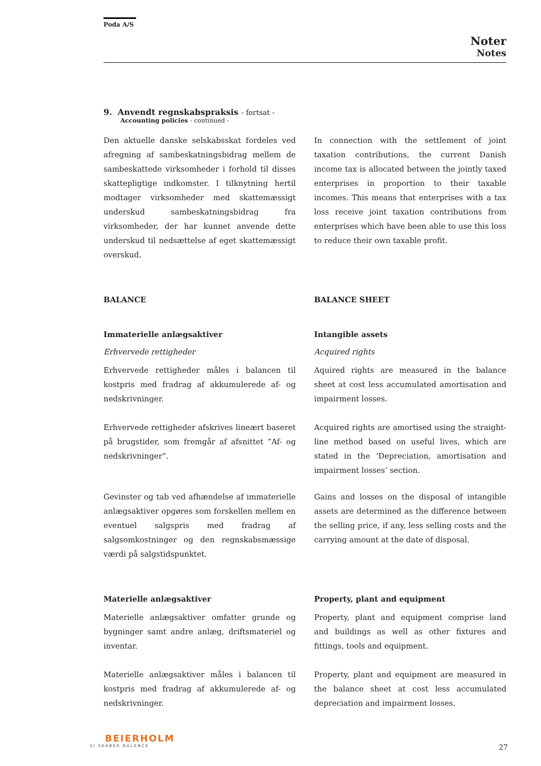Poda A/S
Noter
Notes
9. Anvendt regnskabspraksis - fortsat -
Accounting policies - continued -
Den aktuelle danske selskabsskat fordeles ved afregning af sambeskatningsbidrag mellem de sambeskattede virksomheder i forhold til disses skattepligtige indkomster. I tilknytning hertil modtager virksomheder med skattemæssigt underskud sambeskatningsbidrag fra virksomheder, der har kunnet anvende dette underskud til nedsættelse af eget skattemæssigt overskud.
In connection with the settlement of joint taxation contributions, the current Danish income tax is allocated between the jointly taxed enterprises in proportion to their taxable incomes. This means that enterprises with a tax loss receive joint taxation contributions from enterprises which have been able to use this loss to reduce their own taxable profit.
BALANCE BALANCE SHEET
Immaterielle anlægsaktiver Intangible assets
Erhvervede rettigheder Acquired rights
Erhvervede rettigheder måles i balancen til kostpris med fradrag af akkumulerede af- og nedskrivninger.
Aquired rights are measured in the balance sheet at cost less accumulated amortisation and impairment losses.
Erhvervede rettigheder afskrives lineært baseret på brugstider, som fremgår af afsnittet ”Af- og nedskrivninger”.
Acquired rights are amortised using the straight-line method based on useful lives, which are stated in the ‘Depreciation, amortisation and impairment losses’ section.
Gevinster og tab ved afhændelse af immaterielle anlægsaktiver opgøres som forskellen mellem en eventuel salgspris med fradrag af salgsomkostninger og den regnskabsmæssige værdi på salgstidspunktet.
Gains and losses on the disposal of intangible assets are determined as the difference between the selling price, if any, less selling costs and the carrying amount at the date of disposal.
Materielle anlægsaktiver Property, plant and equipment
Materielle anlægsaktiver omfatter grunde og bygninger samt andre anlæg, driftsmateriel og inventar.
Property, plant and equipment comprise land and buildings as well as other fixtures and fittings, tools and equipment.
Materielle anlægsaktiver måles i balancen til kostpris med fradrag af akkumulerede af- og nedskrivninger.
Property, plant and equipment are measured in the balance sheet at cost less accumulated depreciation and impairment losses.
BEIERHOLM
VI SKABER BALANCE
27